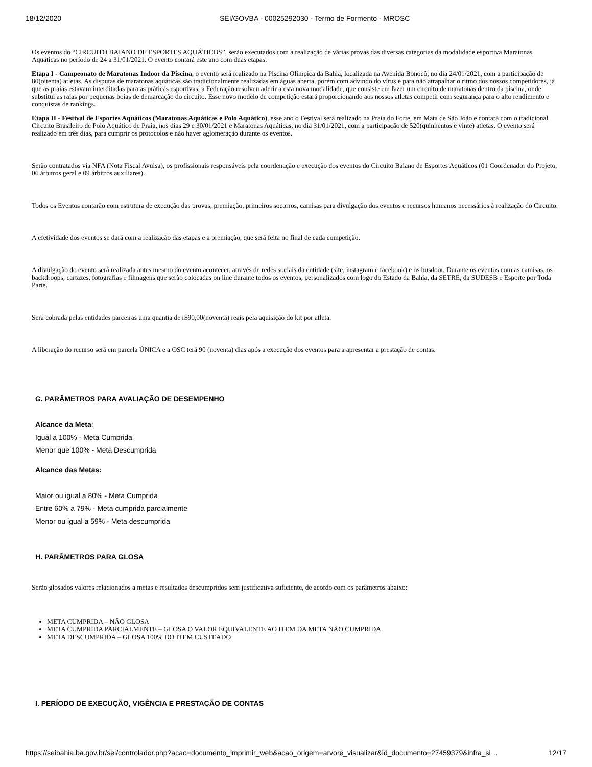18/12/2020 SEI/GOVBA - 00025292030 - Termo de Formento - MROSC
Os eventos do “CIRCUITO BAIANO DE ESPORTES AQUÁTICOS”, serão executados com a realização de várias provas das diversas categorias da modalidade esportiva Maratonas Aquáticas no período de 24 a 31/01/2021. O evento contará este ano com duas etapas:
Etapa I - Campeonato de Maratonas Indoor da Piscina, o evento será realizado na Piscina Olímpica da Bahia, localizada na Avenida Bonocô, no dia 24/01/2021, com a participação de 80(oitenta) atletas. As disputas de maratonas aquáticas são tradicionalmente realizadas em águas aberta, porém com advindo do vírus e para não atrapalhar o ritmo dos nossos competidores, já que as praias estavam interditadas para as práticas esportivas, a Federação resolveu aderir a esta nova modalidade, que consiste em fazer um circuito de maratonas dentro da piscina, onde substitui as raias por pequenas boias de demarcação do circuito. Esse novo modelo de competição estará proporcionando aos nossos atletas competir com segurança para o alto rendimento e conquistas de rankings.
Etapa II - Festival de Esportes Aquáticos (Maratonas Aquáticas e Polo Aquático), esse ano o Festival será realizado na Praia do Forte, em Mata de São João e contará com o tradicional Circuito Brasileiro de Polo Aquático de Praia, nos dias 29 e 30/01/2021 e Maratonas Aquáticas, no dia 31/01/2021, com a participação de 520(quinhentos e vinte) atletas. O evento será realizado em três dias, para cumprir os protocolos e não haver aglomeração durante os eventos.
Serão contratados via NFA (Nota Fiscal Avulsa), os profissionais responsáveis pela coordenação e execução dos eventos do Circuito Baiano de Esportes Aquáticos (01 Coordenador do Projeto, 06 árbitros geral e 09 árbitros auxiliares).
Todos os Eventos contarão com estrutura de execução das provas, premiação, primeiros socorros, camisas para divulgação dos eventos e recursos humanos necessários à realização do Circuito.
A efetividade dos eventos se dará com a realização das etapas e a premiação, que será feita no final de cada competição.
A divulgação do evento será realizada antes mesmo do evento acontecer, através de redes sociais da entidade (site, instagram e facebook) e os busdoor. Durante os eventos com as camisas, os backdroops, cartazes, fotografias e filmagens que serão colocadas on line durante todos os eventos, personalizados com logo do Estado da Bahia, da SETRE, da SUDESB e Esporte por Toda Parte.
Será cobrada pelas entidades parceiras uma quantia de r$90,00(noventa) reais pela aquisição do kit por atleta.
A liberação do recurso será em parcela ÚNICA e a OSC terá 90 (noventa) dias após a execução dos eventos para a apresentar a prestação de contas.
G. PARÂMETROS PARA AVALIAÇÃO DE DESEMPENHO
Alcance da Meta:
Igual a 100% - Meta Cumprida
Menor que 100% - Meta Descumprida
Alcance das Metas:
Maior ou igual a 80% - Meta Cumprida
Entre 60% a 79% - Meta cumprida parcialmente
Menor ou igual a 59% - Meta descumprida
H. PARÂMETROS PARA GLOSA
Serão glosados valores relacionados a metas e resultados descumpridos sem justificativa suficiente, de acordo com os parâmetros abaixo:
META CUMPRIDA – NÃO GLOSA
META CUMPRIDA PARCIALMENTE – GLOSA O VALOR EQUIVALENTE AO ITEM DA META NÃO CUMPRIDA.
META DESCUMPRIDA – GLOSA 100% DO ITEM CUSTEADO
I. PERÍODO DE EXECUÇÃO, VIGÊNCIA E PRESTAÇÃO DE CONTAS
https://seibahia.ba.gov.br/sei/controlador.php?acao=documento_imprimir_web&acao_origem=arvore_visualizar&id_documento=27459379&infra_si… 12/17